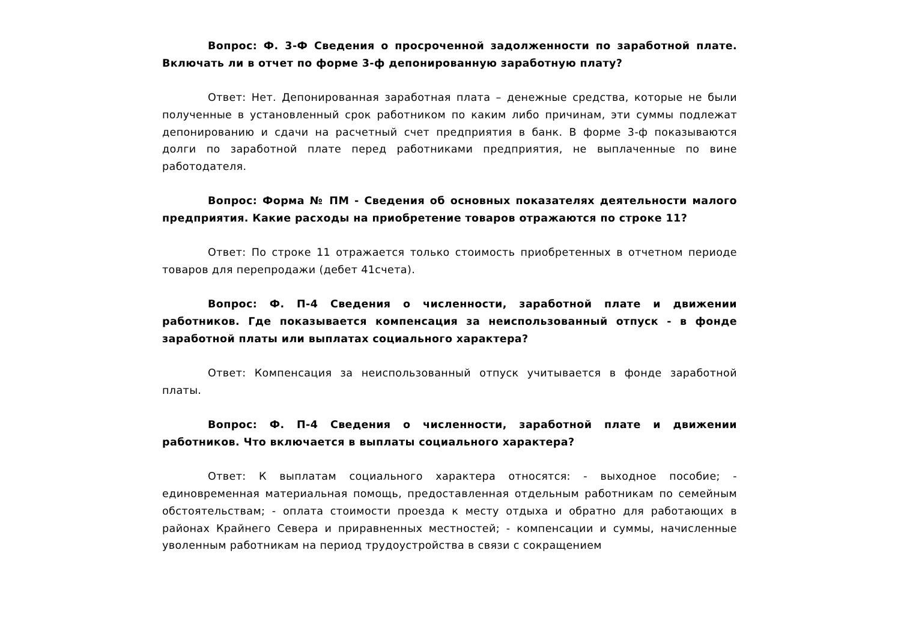Вопрос: Ф. 3-Ф Сведения о просроченной задолженности по заработной плате. Включать ли в отчет по форме 3-ф депонированную заработную плату?
Ответ: Нет. Депонированная заработная плата – денежные средства, которые не были полученные в установленный срок работником по каким либо причинам, эти суммы подлежат депонированию и сдачи на расчетный счет предприятия в банк. В форме 3-ф показываются долги по заработной плате перед работниками предприятия, не выплаченные по вине работодателя.
Вопрос: Форма № ПМ - Сведения об основных показателях деятельности малого предприятия. Какие расходы на приобретение товаров отражаются по строке 11?
Ответ: По строке 11 отражается только стоимость приобретенных в отчетном периоде товаров для перепродажи (дебет 41счета).
Вопрос: Ф. П-4 Сведения о численности, заработной плате и движении работников. Где показывается компенсация за неиспользованный отпуск - в фонде заработной платы или выплатах социального характера?
Ответ: Компенсация за неиспользованный отпуск учитывается в фонде заработной платы.
Вопрос: Ф. П-4 Сведения о численности, заработной плате и движении работников. Что включается в выплаты социального характера?
Ответ: К выплатам социального характера относятся: - выходное пособие; - единовременная материальная помощь, предоставленная отдельным работникам по семейным обстоятельствам; - оплата стоимости проезда к месту отдыха и обратно для работающих в районах Крайнего Севера и приравненных местностей; - компенсации и суммы, начисленные уволенным работникам на период трудоустройства в связи с сокращением